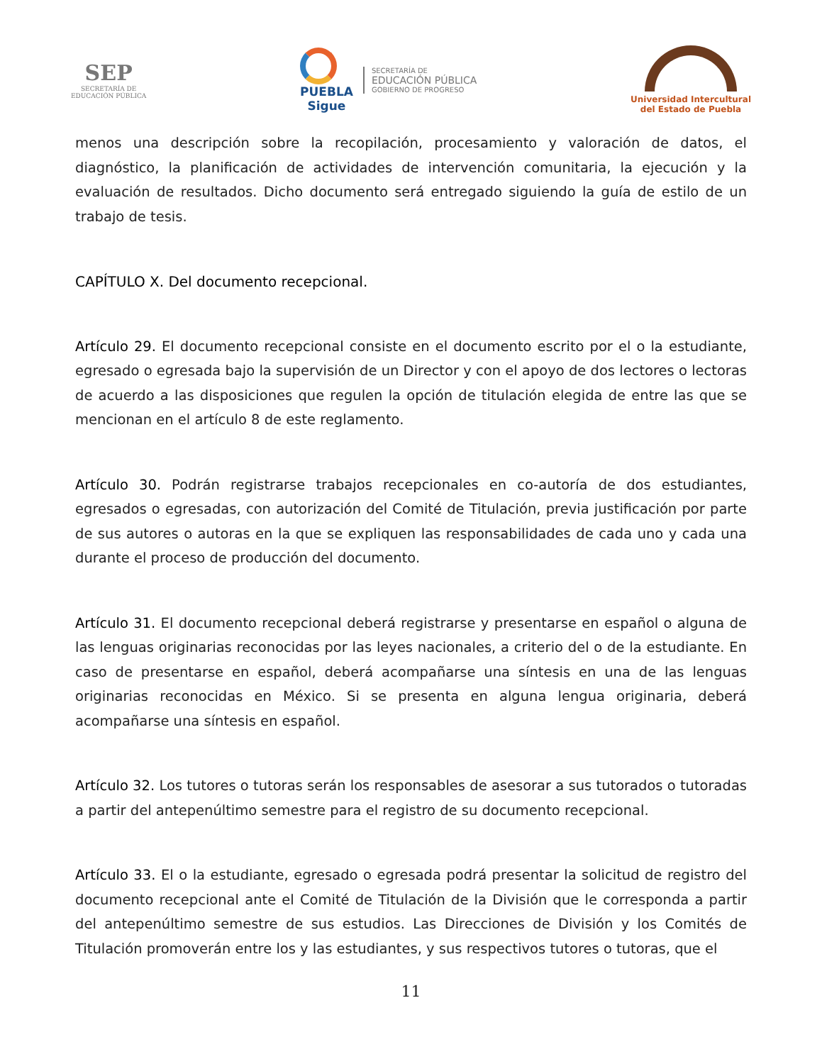SEP
SECRETARÍA DE
EDUCACIÓN PÚBLICA
PUEBLA
Sigue
SECRETARÍA DE
EDUCACIÓN PÚBLICA
GOBIERNO DE PROGRESO
Universidad Intercultural
del Estado de Puebla
menos una descripción sobre la recopilación, procesamiento y valoración de datos, el diagnóstico, la planificación de actividades de intervención comunitaria, la ejecución y la evaluación de resultados. Dicho documento será entregado siguiendo la guía de estilo de un trabajo de tesis.
CAPÍTULO X. Del documento recepcional.
Artículo 29. El documento recepcional consiste en el documento escrito por el o la estudiante, egresado o egresada bajo la supervisión de un Director y con el apoyo de dos lectores o lectoras de acuerdo a las disposiciones que regulen la opción de titulación elegida de entre las que se mencionan en el artículo 8 de este reglamento.
Artículo 30. Podrán registrarse trabajos recepcionales en co-autoría de dos estudiantes, egresados o egresadas, con autorización del Comité de Titulación, previa justificación por parte de sus autores o autoras en la que se expliquen las responsabilidades de cada uno y cada una durante el proceso de producción del documento.
Artículo 31. El documento recepcional deberá registrarse y presentarse en español o alguna de las lenguas originarias reconocidas por las leyes nacionales, a criterio del o de la estudiante. En caso de presentarse en español, deberá acompañarse una síntesis en una de las lenguas originarias reconocidas en México. Si se presenta en alguna lengua originaria, deberá acompañarse una síntesis en español.
Artículo 32. Los tutores o tutoras serán los responsables de asesorar a sus tutorados o tutoradas a partir del antepenúltimo semestre para el registro de su documento recepcional.
Artículo 33. El o la estudiante, egresado o egresada podrá presentar la solicitud de registro del documento recepcional ante el Comité de Titulación de la División que le corresponda a partir del antepenúltimo semestre de sus estudios. Las Direcciones de División y los Comités de Titulación promoverán entre los y las estudiantes, y sus respectivos tutores o tutoras, que el
11